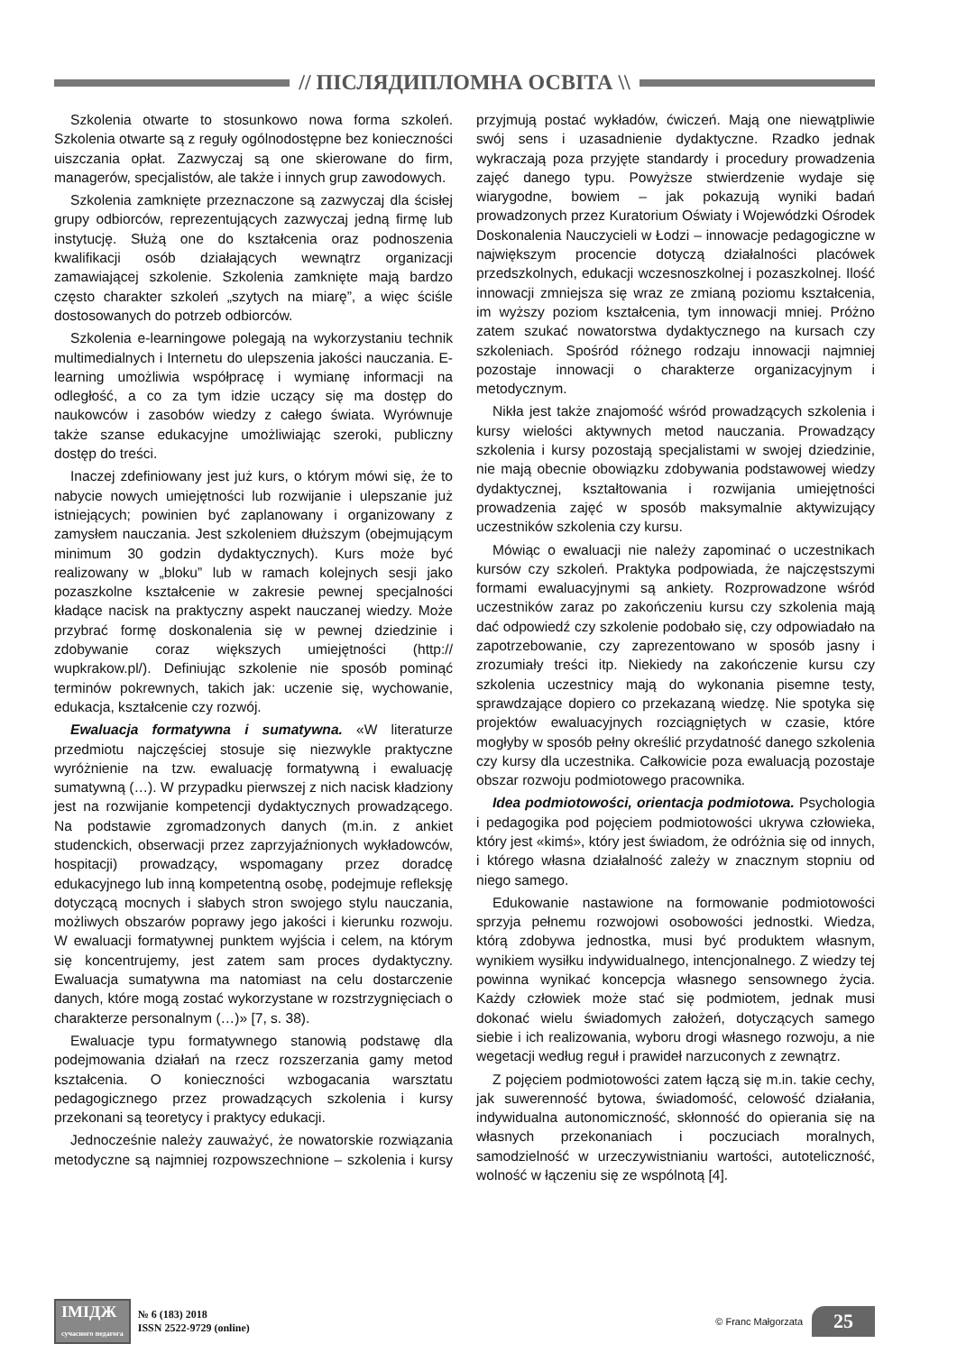// ПІСЛЯДИПЛОМНА ОСВІТА \\
Szkolenia otwarte to stosunkowo nowa forma szkoleń. Szkolenia otwarte są z reguły ogólnodostępne bez konieczności uiszczania opłat. Zazwyczaj są one skierowane do firm, managerów, specjalistów, ale także i innych grup zawodowych.
Szkolenia zamknięte przeznaczone są zazwyczaj dla ścisłej grupy odbiorców, reprezentujących zazwyczaj jedną firmę lub instytucję. Służą one do kształcenia oraz podnoszenia kwalifikacji osób działających wewnątrz organizacji zamawiającej szkolenie. Szkolenia zamknięte mają bardzo często charakter szkoleń „szytych na miarę”, a więc ściśle dostosowanych do potrzeb odbiorców.
Szkolenia e-learningowe polegają na wykorzystaniu technik multimedialnych i Internetu do ulepszenia jakości nauczania. E-learning umożliwia współpracę i wymianę informacji na odległość, a co za tym idzie uczący się ma dostęp do naukowców i zasobów wiedzy z całego świata. Wyrównuje także szanse edukacyjne umożliwiając szeroki, publiczny dostęp do treści.
Inaczej zdefiniowany jest już kurs, o którym mówi się, że to nabycie nowych umiejętności lub rozwijanie i ulepszanie już istniejących; powinien być zaplanowany i organizowany z zamysłem nauczania. Jest szkoleniem dłuższym (obejmującym minimum 30 godzin dydaktycznych). Kurs może być realizowany w „bloku” lub w ramach kolejnych sesji jako pozaszkolne kształcenie w zakresie pewnej specjalności kładące nacisk na praktyczny aspekt nauczanej wiedzy. Może przybrać formę doskonalenia się w pewnej dziedzinie i zdobywanie coraz większych umiejętności (http:// wupkrakow.pl/). Definiując szkolenie nie sposób pominąć terminów pokrewnych, takich jak: uczenie się, wychowanie, edukacja, kształcenie czy rozwój.
Ewaluacja formatywna i sumatywna. «W literaturze przedmiotu najczęściej stosuje się niezwykle praktyczne wyróżnienie na tzw. ewaluację formatywną i ewaluację sumatywną (…). W przypadku pierwszej z nich nacisk kładziony jest na rozwijanie kompetencji dydaktycznych prowadzącego. Na podstawie zgromadzonych danych (m.in. z ankiet studenckich, obserwacji przez zaprzyjaźnionych wykładowców, hospitacji) prowadzący, wspomagany przez doradcę edukacyjnego lub inną kompetentną osobę, podejmuje refleksję dotyczącą mocnych i słabych stron swojego stylu nauczania, możliwych obszarów poprawy jego jakości i kierunku rozwoju. W ewaluacji formatywnej punktem wyjścia i celem, na którym się koncentrujemy, jest zatem sam proces dydaktyczny. Ewaluacja sumatywna ma natomiast na celu dostarczenie danych, które mogą zostać wykorzystane w rozstrzygnięciach o charakterze personalnym (…)» [7, s. 38).
Ewaluacje typu formatywnego stanowią podstawę dla podejmowania działań na rzecz rozszerzania gamy metod kształcenia. O konieczności wzbogacania warsztatu pedagogicznego przez prowadzących szkolenia i kursy przekonani są teoretycy i praktycy edukacji.
Jednocześnie należy zauważyć, że nowatorskie rozwiązania metodyczne są najmniej rozpowszechnione – szkolenia i kursy przyjmują postać wykładów, ćwiczeń. Mają one niewątpliwie swój sens i uzasadnienie dydaktyczne. Rzadko jednak wykraczają poza przyjęte standardy i procedury prowadzenia zajęć danego typu. Powyższe stwierdzenie wydaje się wiarygodne, bowiem – jak pokazują wyniki badań prowadzonych przez Kuratorium Oświaty i Wojewódzki Ośrodek Doskonalenia Nauczycieli w Łodzi – innowacje pedagogiczne w największym procencie dotyczą działalności placówek przedszkolnych, edukacji wczesnoszkolnej i pozaszkolnej. Ilość innowacji zmniejsza się wraz ze zmianą poziomu kształcenia, im wyższy poziom kształcenia, tym innowacji mniej. Próżno zatem szukać nowatorstwa dydaktycznego na kursach czy szkoleniach. Spośród różnego rodzaju innowacji najmniej pozostaje innowacji o charakterze organizacyjnym i metodycznym.
Nikła jest także znajomość wśród prowadzących szkolenia i kursy wielości aktywnych metod nauczania. Prowadzący szkolenia i kursy pozostają specjalistami w swojej dziedzinie, nie mają obecnie obowiązku zdobywania podstawowej wiedzy dydaktycznej, kształtowania i rozwijania umiejętności prowadzenia zajęć w sposób maksymalnie aktywizujący uczestników szkolenia czy kursu.
Mówiąc o ewaluacji nie należy zapominać o uczestnikach kursów czy szkoleń. Praktyka podpowiada, że najczęstszymi formami ewaluacyjnymi są ankiety. Rozprowadzone wśród uczestników zaraz po zakończeniu kursu czy szkolenia mają dać odpowiedź czy szkolenie podobało się, czy odpowiadało na zapotrzebowanie, czy zaprezentowano w sposób jasny i zrozumiały treści itp. Niekiedy na zakończenie kursu czy szkolenia uczestnicy mają do wykonania pisemne testy, sprawdzające dopiero co przekazaną wiedzę. Nie spotyka się projektów ewaluacyjnych rozciągniętych w czasie, które mogłyby w sposób pełny określić przydatność danego szkolenia czy kursy dla uczestnika. Całkowicie poza ewaluacją pozostaje obszar rozwoju podmiotowego pracownika.
Idea podmiotowości, orientacja podmiotowa. Psychologia i pedagogika pod pojęciem podmiotowości ukrywa człowieka, który jest «kimś», który jest świadom, że odróżnia się od innych, i którego własna działalność zależy w znacznym stopniu od niego samego.
Edukowanie nastawione na formowanie podmiotowości sprzyja pełnemu rozwojowi osobowości jednostki. Wiedza, którą zdobywa jednostka, musi być produktem własnym, wynikiem wysiłku indywidualnego, intencjonalnego. Z wiedzy tej powinna wynikać koncepcja własnego sensownego życia. Każdy człowiek może stać się podmiotem, jednak musi dokonać wielu świadomych założeń, dotyczących samego siebie i ich realizowania, wyboru drogi własnego rozwoju, a nie wegetacji według reguł i prawideł narzuconych z zewnątrz.
Z pojęciem podmiotowości zatem łączą się m.in. takie cechy, jak suwerenność bytowa, świadomość, celowość działania, indywidualna autonomiczność, skłonność do opierania się na własnych przekonaniach i poczuciach moralnych, samodzielność w urzeczywistnianiu wartości, autoteliczność, wolność w łączeniu się ze wspólnotą [4].
ІМІДЖ
сучасного педагога
№ 6 (183) 2018
ISSN 2522-9729 (online)
© Franc Małgorzata
25